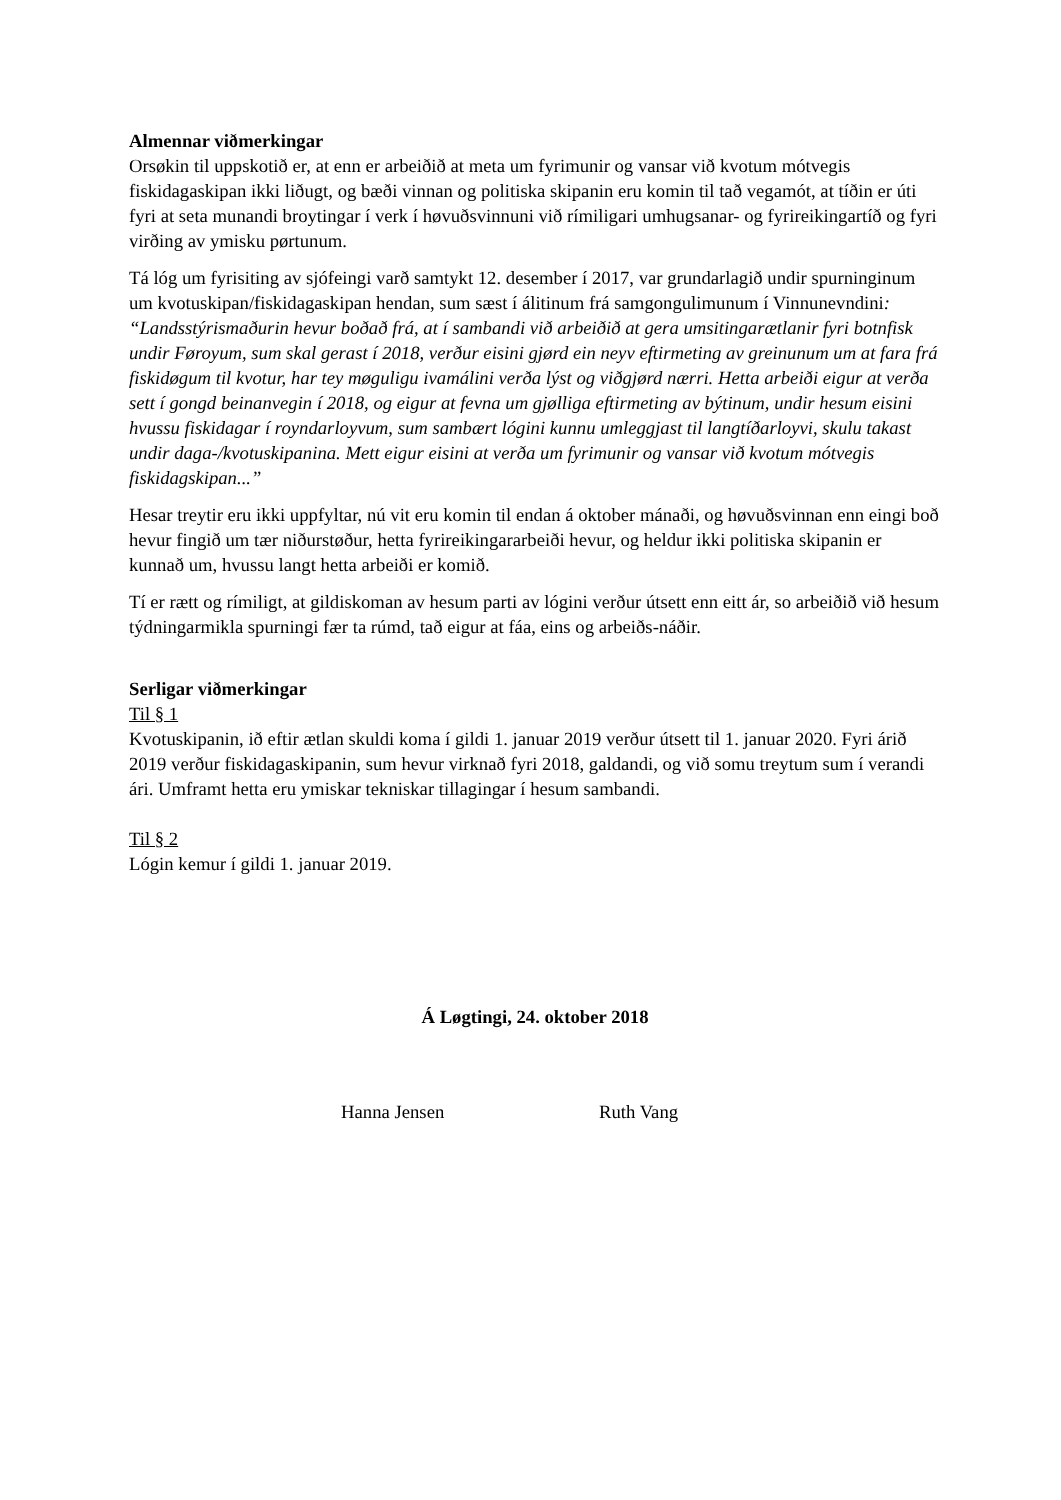Almennar viðmerkingar
Orsøkin til uppskotið er, at enn er arbeiðið at meta um fyrimunir og vansar við kvotum mótvegis fiskidagaskipan ikki liðugt, og bæði vinnan og politiska skipanin eru komin til tað vegamót, at tíðin er úti fyri at seta munandi broytingar í verk í høvuðsvinnuni við rímiligari umhugsanar- og fyrireikingartíð og fyri virðing av ymisku pørtunum.
Tá lóg um fyrisiting av sjófeingi varð samtykt 12. desember í 2017, var grundarlagið undir spurninginum um kvotuskipan/fiskidagaskipan hendan, sum sæst í álitinum frá samgongulimunum í Vinnunevndini: “Landsstýrismaðurin hevur boðað frá, at í sambandi við arbeiðið at gera umsitingarætlanir fyri botnfisk undir Føroyum, sum skal gerast í 2018, verður eisini gjørd ein neyv eftirmeting av greinunum um at fara frá fiskidøgum til kvotur, har tey møguligu ivamálini verða lýst og viðgjørd nærri. Hetta arbeiði eigur at verða sett í gongd beinanvegin í 2018, og eigur at fevna um gjølliga eftirmeting av býtinum, undir hesum eisini hvussu fiskidagar í royndarloyvum, sum sambært lógini kunnu umleggjast til langtíðarloyvi, skulu takast undir daga-/kvotuskipanina. Mett eigur eisini at verða um fyrimunir og vansar við kvotum mótvegis fiskidagskipan...”
Hesar treytir eru ikki uppfyltar, nú vit eru komin til endan á oktober mánaði, og høvuðsvinnan enn eingi boð hevur fingið um tær niðurstøður, hetta fyrireikingararbeiði hevur, og heldur ikki politiska skipanin er kunnað um, hvussu langt hetta arbeiði er komið.
Tí er rætt og rímiligt, at gildiskoman av hesum parti av lógini verður útsett enn eitt ár, so arbeiðið við hesum týdningarmikla spurningi fær ta rúmd, tað eigur at fáa, eins og arbeiðs-náðir.
Serligar viðmerkingar
Til § 1
Kvotuskipanin, ið eftir ætlan skuldi koma í gildi 1. januar 2019 verður útsett til 1. januar 2020. Fyri árið 2019 verður fiskidagaskipanin, sum hevur virknað fyri 2018, galdandi, og við somu treytum sum í verandi ári. Umframt hetta eru ymiskar tekniskar tillagingar í hesum sambandi.
Til § 2
Lógin kemur í gildi 1. januar 2019.
Á Løgtingi, 24. oktober 2018
Hanna Jensen Ruth Vang